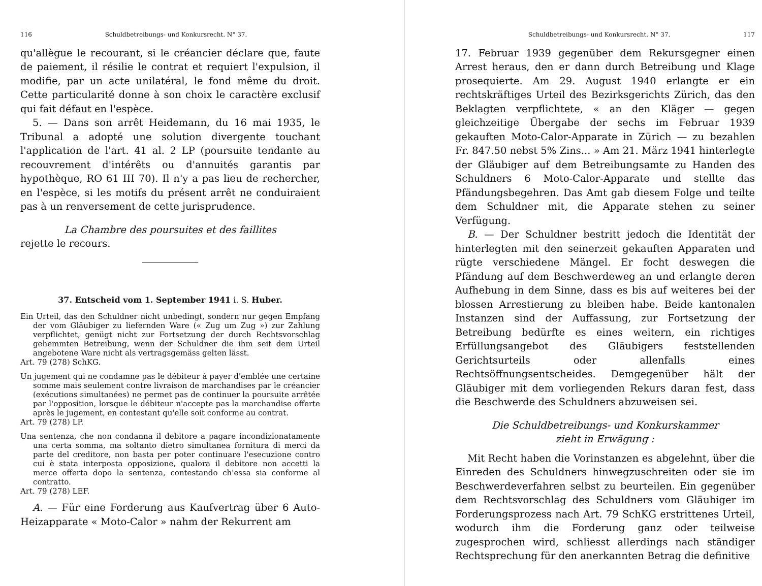116 Schuldbetreibungs- und Konkursrecht. N° 37.
qu'allègue le recourant, si le créancier déclare que, faute de paiement, il résilie le contrat et requiert l'expulsion, il modifie, par un acte unilatéral, le fond même du droit. Cette particularité donne à son choix le caractère exclusif qui fait défaut en l'espèce.
5. — Dans son arrêt Heidemann, du 16 mai 1935, le Tribunal a adopté une solution divergente touchant l'application de l'art. 41 al. 2 LP (poursuite tendante au recouvrement d'intérêts ou d'annuités garantis par hypothèque, RO 61 III 70). Il n'y a pas lieu de rechercher, en l'espèce, si les motifs du présent arrêt ne conduiraient pas à un renversement de cette jurisprudence.
La Chambre des poursuites et des faillites
rejette le recours.
37. Entscheid vom 1. September 1941 i. S. Huber.
Ein Urteil, das den Schuldner nicht unbedingt, sondern nur gegen Empfang der vom Gläubiger zu liefernden Ware (« Zug um Zug ») zur Zahlung verpflichtet, genügt nicht zur Fortsetzung der durch Rechtsvorschlag gehemmten Betreibung, wenn der Schuldner die ihm seit dem Urteil angebotene Ware nicht als vertragsgemäss gelten lässt.
Art. 79 (278) SchKG.
Un jugement qui ne condamne pas le débiteur à payer d'emblée une certaine somme mais seulement contre livraison de marchandises par le créancier (exécutions simultanées) ne permet pas de continuer la poursuite arrêtée par l'opposition, lorsque le débiteur n'accepte pas la marchandise offerte après le jugement, en contestant qu'elle soit conforme au contrat.
Art. 79 (278) LP.
Una sentenza, che non condanna il debitore a pagare incondizionatamente una certa somma, ma soltanto dietro simultanea fornitura di merci da parte del creditore, non basta per poter continuare l'esecuzione contro cui è stata interposta opposizione, qualora il debitore non accetti la merce offerta dopo la sentenza, contestando ch'essa sia conforme al contratto.
Art. 79 (278) LEF.
A. — Für eine Forderung aus Kaufvertrag über 6 Auto-Heizapparate « Moto-Calor » nahm der Rekurrent am
Schuldbetreibungs- und Konkursrecht. N° 37. 117
17. Februar 1939 gegenüber dem Rekursgegner einen Arrest heraus, den er dann durch Betreibung und Klage prosequierte. Am 29. August 1940 erlangte er ein rechtskräftiges Urteil des Bezirksgerichts Zürich, das den Beklagten verpflichtete, « an den Kläger — gegen gleichzeitige Übergabe der sechs im Februar 1939 gekauften Moto-Calor-Apparate in Zürich — zu bezahlen Fr. 847.50 nebst 5% Zins... » Am 21. März 1941 hinterlegte der Gläubiger auf dem Betreibungsamte zu Handen des Schuldners 6 Moto-Calor-Apparate und stellte das Pfändungsbegehren. Das Amt gab diesem Folge und teilte dem Schuldner mit, die Apparate stehen zu seiner Verfügung.
B. — Der Schuldner bestritt jedoch die Identität der hinterlegten mit den seinerzeit gekauften Apparaten und rügte verschiedene Mängel. Er focht deswegen die Pfändung auf dem Beschwerdeweg an und erlangte deren Aufhebung in dem Sinne, dass es bis auf weiteres bei der blossen Arrestierung zu bleiben habe. Beide kantonalen Instanzen sind der Auffassung, zur Fortsetzung der Betreibung bedürfte es eines weitern, ein richtiges Erfüllungsangebot des Gläubigers feststellenden Gerichtsurteils oder allenfalls eines Rechtsöffnungsentscheides. Demgegenüber hält der Gläubiger mit dem vorliegenden Rekurs daran fest, dass die Beschwerde des Schuldners abzuweisen sei.
Die Schuldbetreibungs- und Konkurskammer
zieht in Erwägung :
Mit Recht haben die Vorinstanzen es abgelehnt, über die Einreden des Schuldners hinwegzuschreiten oder sie im Beschwerdeverfahren selbst zu beurteilen. Ein gegenüber dem Rechtsvorschlag des Schuldners vom Gläubiger im Forderungsprozess nach Art. 79 SchKG erstrittenes Urteil, wodurch ihm die Forderung ganz oder teilweise zugesprochen wird, schliesst allerdings nach ständiger Rechtsprechung für den anerkannten Betrag die definitive